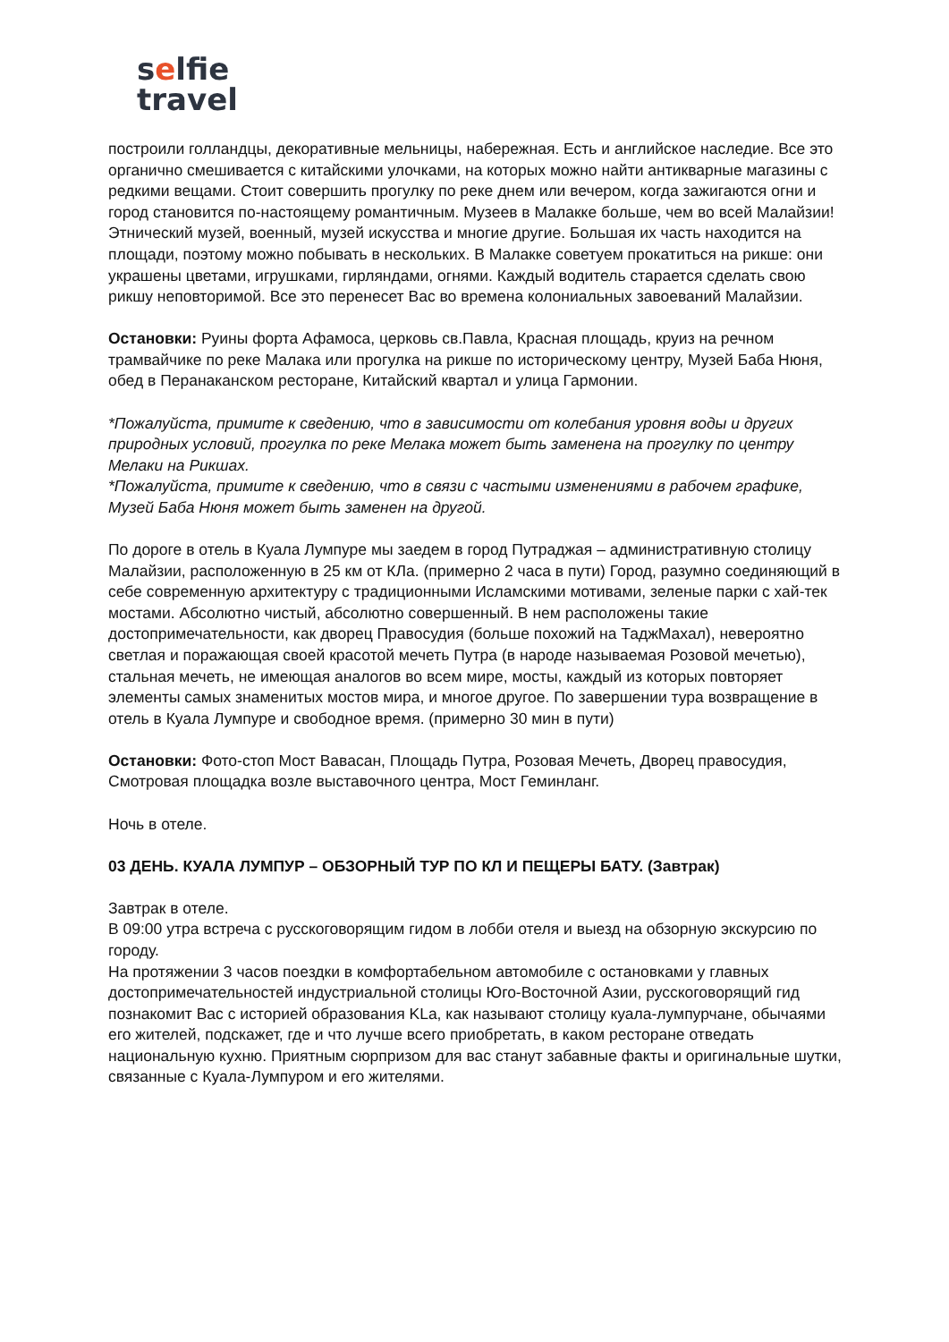selfie
travel
построили голландцы, декоративные мельницы, набережная. Есть и английское наследие. Все это органично смешивается с китайскими улочками, на которых можно найти антикварные магазины с редкими вещами. Стоит совершить прогулку по реке днем или вечером, когда зажигаются огни и город становится по-настоящему романтичным. Музеев в Малакке больше, чем во всей Малайзии! Этнический музей, военный, музей искусства и многие другие. Большая их часть находится на площади, поэтому можно побывать в нескольких. В Малакке советуем прокатиться на рикше: они украшены цветами, игрушками, гирляндами, огнями. Каждый водитель старается сделать свою рикшу неповторимой. Все это перенесет Вас во времена колониальных завоеваний Малайзии.
Остановки: Руины форта Афамоса, церковь св.Павла, Красная площадь, круиз на речном трамвайчике по реке Малака или прогулка на рикше по историческому центру, Музей Баба Нюня, обед в Перанаканском ресторане, Китайский квартал и улица Гармонии.
*Пожалуйста, примите к сведению, что в зависимости от колебания уровня воды и других природных условий, прогулка по реке Мелака может быть заменена на прогулку по центру Мелаки на Рикшах.
*Пожалуйста, примите к сведению, что в связи с частыми изменениями в рабочем графике, Музей Баба Нюня может быть заменен на другой.
По дороге в отель в Куала Лумпуре мы заедем в город Путраджая – административную столицу
Малайзии, расположенную в 25 км от КЛа. (примерно 2 часа в пути) Город, разумно соединяющий в себе современную архитектуру с традиционными Исламскими мотивами, зеленые парки с хай-тек мостами. Абсолютно чистый, абсолютно совершенный. В нем расположены такие достопримечательности, как дворец Правосудия (больше похожий на ТаджМахал), невероятно светлая и поражающая своей красотой мечеть Путра (в народе называемая Розовой мечетью), стальная мечеть, не имеющая аналогов во всем мире, мосты, каждый из которых повторяет элементы самых знаменитых мостов мира, и многое другое. По завершении тура возвращение в отель в Куала Лумпуре и свободное время. (примерно 30 мин в пути)
Остановки: Фото-стоп Мост Вавасан, Площадь Путра, Розовая Мечеть, Дворец правосудия, Смотровая площадка возле выставочного центра, Мост Геминланг.
Ночь в отеле.
03 ДЕНЬ. КУАЛА ЛУМПУР – ОБЗОРНЫЙ ТУР ПО КЛ И ПЕЩЕРЫ БАТУ. (Завтрак)
Завтрак в отеле.
В 09:00 утра встреча с русскоговорящим гидом в лобби отеля и выезд на обзорную экскурсию по городу.
На протяжении 3 часов поездки в комфортабельном автомобиле с остановками у главных достопримечательностей индустриальной столицы Юго-Восточной Азии, русскоговорящий гид познакомит Вас с историей образования KLa, как называют столицу куала-лумпурчане, обычаями его жителей, подскажет, где и что лучше всего приобретать, в каком ресторане отведать национальную кухню. Приятным сюрпризом для вас станут забавные факты и оригинальные шутки, связанные с Куала-Лумпуром и его жителями.